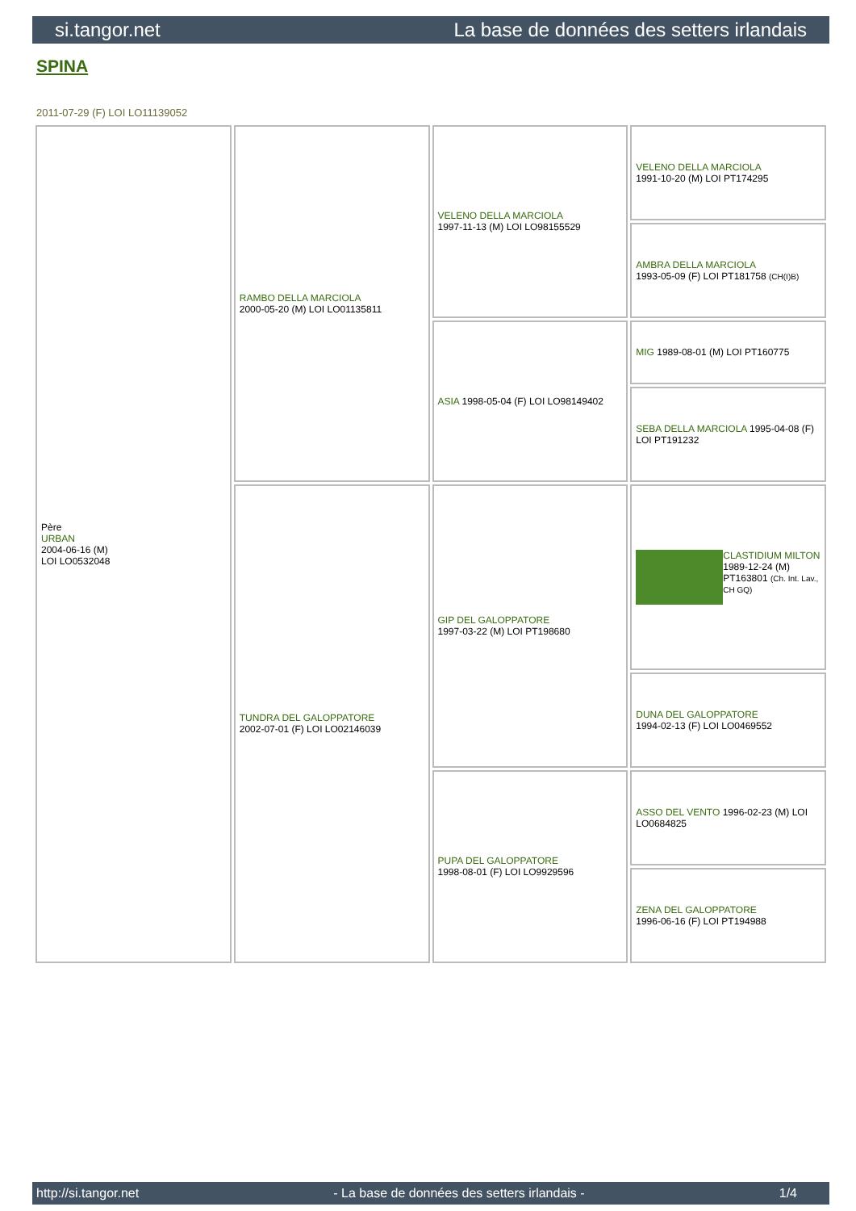si.tangor.net La base de données des setters irlandais
SPINA
2011-07-29 (F) LOI LO11139052
| Père URBAN 2004-06-16 (M) LOI LO0532048 | RAMBO DELLA MARCIOLA 2000-05-20 (M) LOI LO01135811 | VELENO DELLA MARCIOLA 1997-11-13 (M) LOI LO98155529 | VELENO DELLA MARCIOLA 1991-10-20 (M) LOI PT174295 |
| | | | AMBRA DELLA MARCIOLA 1993-05-09 (F) LOI PT181758 (CH(I)B) |
| | | ASIA 1998-05-04 (F) LOI LO98149402 | MIG 1989-08-01 (M) LOI PT160775 |
| | | | SEBA DELLA MARCIOLA 1995-04-08 (F) LOI PT191232 |
| | TUNDRA DEL GALOPPATORE 2002-07-01 (F) LOI LO02146039 | GIP DEL GALOPPATORE 1997-03-22 (M) LOI PT198680 | CLASTIDIUM MILTON 1989-12-24 (M) PT163801 (Ch. Int. Lav., CH GQ) |
| | | | DUNA DEL GALOPPATORE 1994-02-13 (F) LOI LO0469552 |
| | | PUPA DEL GALOPPATORE 1998-08-01 (F) LOI LO9929596 | ASSO DEL VENTO 1996-02-23 (M) LOI LO0684825 |
| | | | ZENA DEL GALOPPATORE 1996-06-16 (F) LOI PT194988 |
http://si.tangor.net - La base de données des setters irlandais - 1/4